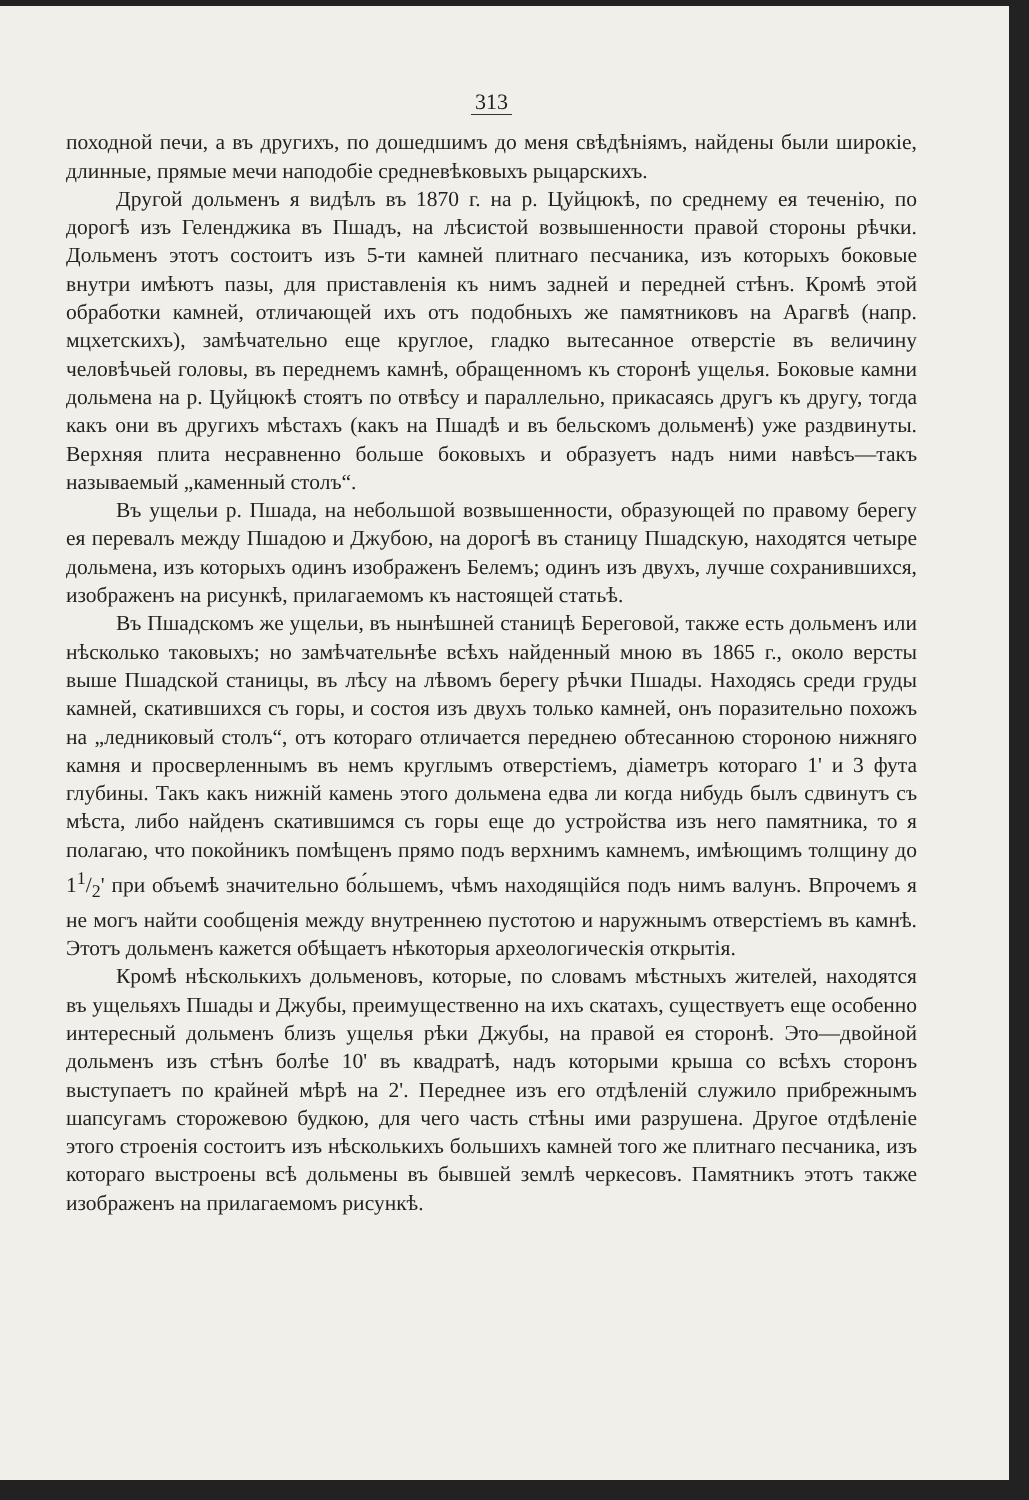313
походной печи, а въ другихъ, по дошедшимъ до меня свѣдѣніямъ, найдены были широкіе, длинные, прямые мечи наподобіе средневѣковыхъ рыцарскихъ.
Другой дольменъ я видѣлъ въ 1870 г. на р. Цуйцюкѣ, по среднему ея теченію, по дорогѣ изъ Геленджика въ Пшадъ, на лѣсистой возвышенности правой стороны рѣчки. Дольменъ этотъ состоитъ изъ 5-ти камней плитнаго песчаника, изъ которыхъ боковые внутри имѣютъ пазы, для приставленія къ нимъ задней и передней стѣнъ. Кромѣ этой обработки камней, отличающей ихъ отъ подобныхъ же памятниковъ на Арагвѣ (напр. мцхетскихъ), замѣчательно еще круглое, гладко вытесанное отверстіе въ величину человѣчьей головы, въ переднемъ камнѣ, обращенномъ къ сторонѣ ущелья. Боковые камни дольмена на р. Цуйцюкѣ стоятъ по отвѣсу и параллельно, прикасаясь другъ къ другу, тогда какъ они въ другихъ мѣстахъ (какъ на Пшадѣ и въ бельскомъ дольменѣ) уже раздвинуты. Верхняя плита несравненно больше боковыхъ и образуетъ надъ ними навѣсъ—такъ называемый „каменный столъ“.
Въ ущельи р. Пшада, на небольшой возвышенности, образующей по правому берегу ея перевалъ между Пшадою и Джубою, на дорогѣ въ станицу Пшадскую, находятся четыре дольмена, изъ которыхъ одинъ изображенъ Белемъ; одинъ изъ двухъ, лучше сохранившихся, изображенъ на рисункѣ, прилагаемомъ къ настоящей статьѣ.
Въ Пшадскомъ же ущельи, въ нынѣшней станицѣ Береговой, также есть дольменъ или нѣсколько таковыхъ; но замѣчательнѣе всѣхъ найденный мною въ 1865 г., около версты выше Пшадской станицы, въ лѣсу на лѣвомъ берегу рѣчки Пшады. Находясь среди груды камней, скатившихся съ горы, и состоя изъ двухъ только камней, онъ поразительно похожъ на „ледниковый столъ“, отъ котораго отличается переднею обтесанною стороною нижняго камня и просверленнымъ въ немъ круглымъ отверстіемъ, діаметръ котораго 1' и 3 фута глубины. Такъ какъ нижній камень этого дольмена едва ли когда нибудь былъ сдвинутъ съ мѣста, либо найденъ скатившимся съ горы еще до устройства изъ него памятника, то я полагаю, что покойникъ помѣщенъ прямо подъ верхнимъ камнемъ, имѣющимъ толщину до 11/2' при объемѣ значительно бо́льшемъ, чѣмъ находящійся подъ нимъ валунъ. Впрочемъ я не могъ найти сообщенія между внутреннею пустотою и наружнымъ отверстіемъ въ камнѣ. Этотъ дольменъ кажется обѣщаетъ нѣкоторыя археологическія открытія.
Кромѣ нѣсколькихъ дольменовъ, которые, по словамъ мѣстныхъ жителей, находятся въ ущельяхъ Пшады и Джубы, преимущественно на ихъ скатахъ, существуетъ еще особенно интересный дольменъ близъ ущелья рѣки Джубы, на правой ея сторонѣ. Это—двойной дольменъ изъ стѣнъ болѣе 10' въ квадратѣ, надъ которыми крыша со всѣхъ сторонъ выступаетъ по крайней мѣрѣ на 2'. Переднее изъ его отдѣленій служило прибрежнымъ шапсугамъ сторожевою будкою, для чего часть стѣны ими разрушена. Другое отдѣленіе этого строенія состоитъ изъ нѣсколькихъ большихъ камней того же плитнаго песчаника, изъ котораго выстроены всѣ дольмены въ бывшей землѣ черкесовъ. Памятникъ этотъ также изображенъ на прилагаемомъ рисункѣ.